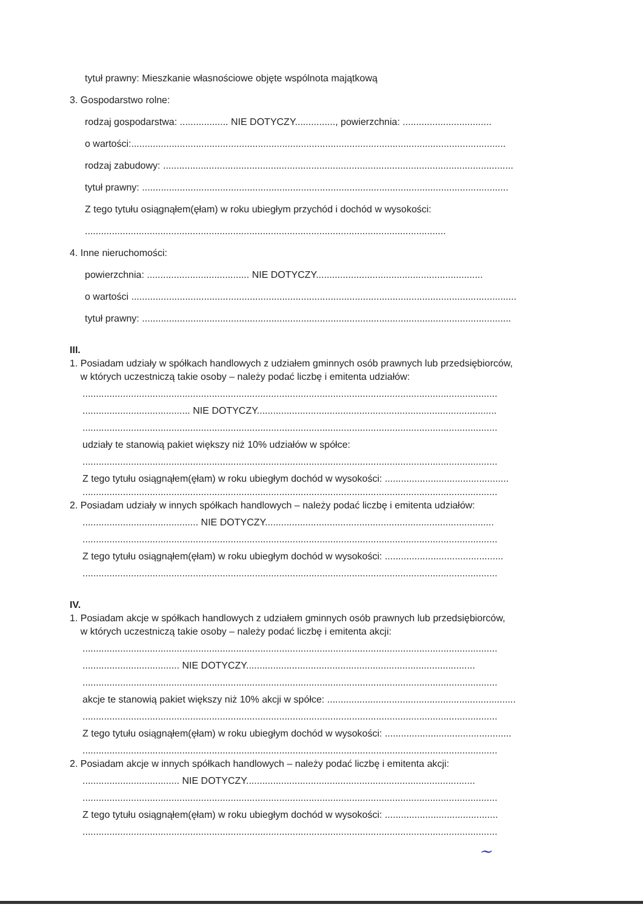tytuł prawny: Mieszkanie własnościowe objęte wspólnota majątkową
3. Gospodarstwo rolne:
rodzaj gospodarstwa: .................. NIE DOTYCZY..............., powierzchnia: .................................
o wartości:...........................................................................................................................................
rodzaj zabudowy: ..................................................................................................................................
tytuł prawny: ........................................................................................................................................
Z tego tytułu osiągnąłem(ęłam) w roku ubiegłym przychód i dochód w wysokości:
......................................................................................................................................
4. Inne nieruchomości:
powierzchnia: ...................................... NIE DOTYCZY..............................................................
o wartości ...............................................................................................................................................
tytuł prawny: .........................................................................................................................................
III.
1. Posiadam udziały w spółkach handlowych z udziałem gminnych osób prawnych lub przedsiębiorców,
w których uczestniczą takie osoby – należy podać liczbę i emitenta udziałów:
..........................................................................................................................................................
........................................ NIE DOTYCZY.........................................................................................
..........................................................................................................................................................
udziały te stanowią pakiet większy niż 10% udziałów w spółce:
..........................................................................................................................................................
Z tego tytułu osiągnąłem(ęłam) w roku ubiegłym dochód w wysokości: ..............................................
..........................................................................................................................................................
2. Posiadam udziały w innych spółkach handlowych – należy podać liczbę i emitenta udziałów:
........................................... NIE DOTYCZY.....................................................................................
..........................................................................................................................................................
Z tego tytułu osiągnąłem(ęłam) w roku ubiegłym dochód w wysokości: ............................................
..........................................................................................................................................................
IV.
1. Posiadam akcje w spółkach handlowych z udziałem gminnych osób prawnych lub przedsiębiorców,
w których uczestniczą takie osoby – należy podać liczbę i emitenta akcji:
..........................................................................................................................................................
.................................... NIE DOTYCZY.....................................................................................
..........................................................................................................................................................
akcje te stanowią pakiet większy niż 10% akcji w spółce: ......................................................................
..........................................................................................................................................................
Z tego tytułu osiągnąłem(ęłam) w roku ubiegłym dochód w wysokości: ...............................................
..........................................................................................................................................................
2. Posiadam akcje w innych spółkach handlowych – należy podać liczbę i emitenta akcji:
.................................... NIE DOTYCZY.....................................................................................
..........................................................................................................................................................
Z tego tytułu osiągnąłem(ęłam) w roku ubiegłym dochód w wysokości: ..........................................
..........................................................................................................................................................
~